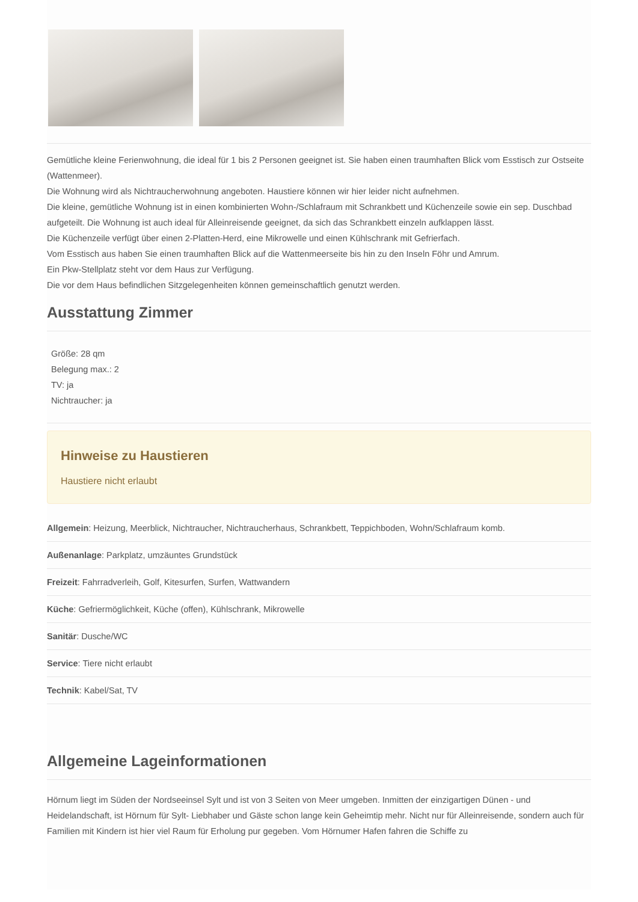Gemütliche kleine Ferienwohnung, die ideal für 1 bis 2 Personen geeignet ist. Sie haben einen traumhaften Blick vom Esstisch zur Ostseite (Wattenmeer).
Die Wohnung wird als Nichtraucherwohnung angeboten. Haustiere können wir hier leider nicht aufnehmen.
Die kleine, gemütliche Wohnung ist in einen kombinierten Wohn-/Schlafraum mit Schrankbett und Küchenzeile sowie ein sep. Duschbad aufgeteilt. Die Wohnung ist auch ideal für Alleinreisende geeignet, da sich das Schrankbett einzeln aufklappen lässt.
Die Küchenzeile verfügt über einen 2-Platten-Herd, eine Mikrowelle und einen Kühlschrank mit Gefrierfach.
Vom Esstisch aus haben Sie einen traumhaften Blick auf die Wattenmeerseite bis hin zu den Inseln Föhr und Amrum.
Ein Pkw-Stellplatz steht vor dem Haus zur Verfügung.
Die vor dem Haus befindlichen Sitzgelegenheiten können gemeinschaftlich genutzt werden.
Ausstattung Zimmer
Größe: 28 qm
Belegung max.: 2
TV: ja
Nichtraucher: ja
Hinweise zu Haustieren
Haustiere nicht erlaubt
Allgemein: Heizung, Meerblick, Nichtraucher, Nichtraucherhaus, Schrankbett, Teppichboden, Wohn/Schlafraum komb.
Außenanlage: Parkplatz, umzäuntes Grundstück
Freizeit: Fahrradverleih, Golf, Kitesurfen, Surfen, Wattwandern
Küche: Gefriermöglichkeit, Küche (offen), Kühlschrank, Mikrowelle
Sanitär: Dusche/WC
Service: Tiere nicht erlaubt
Technik: Kabel/Sat, TV
Allgemeine Lageinformationen
Hörnum liegt im Süden der Nordseeinsel Sylt und ist von 3 Seiten von Meer umgeben. Inmitten der einzigartigen Dünen - und Heidelandschaft, ist Hörnum für Sylt- Liebhaber und Gäste schon lange kein Geheimtip mehr. Nicht nur für Alleinreisende, sondern auch für Familien mit Kindern ist hier viel Raum für Erholung pur gegeben. Vom Hörnumer Hafen fahren die Schiffe zu